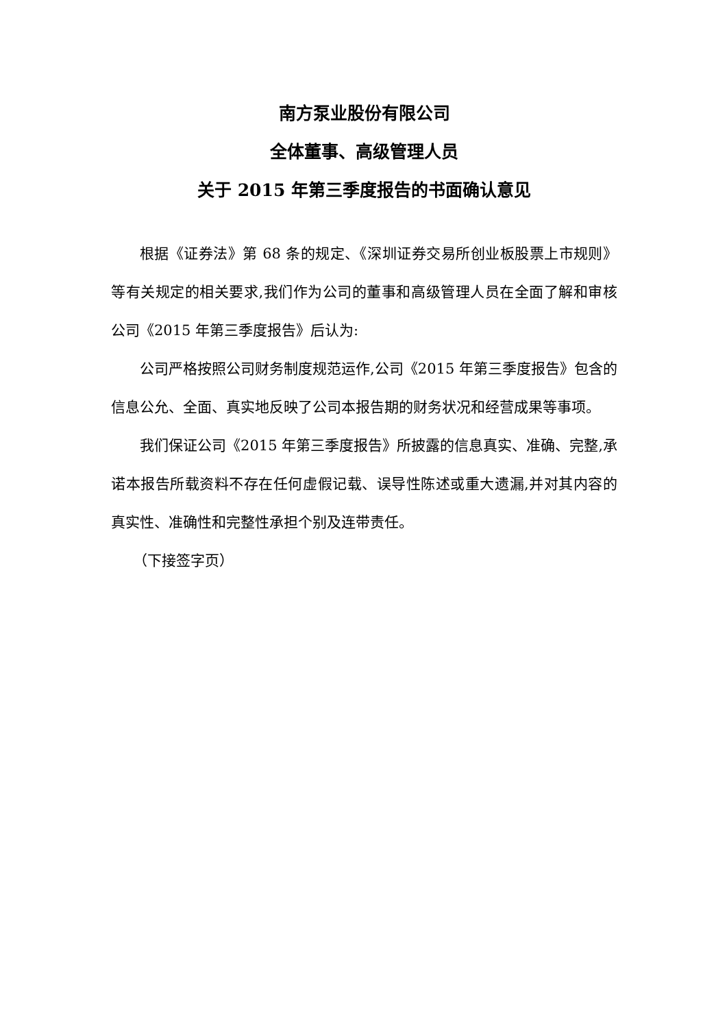南方泵业股份有限公司
全体董事、高级管理人员
关于 2015 年第三季度报告的书面确认意见
根据《证券法》第 68 条的规定、《深圳证券交易所创业板股票上市规则》等有关规定的相关要求,我们作为公司的董事和高级管理人员在全面了解和审核公司《2015 年第三季度报告》后认为:
公司严格按照公司财务制度规范运作,公司《2015 年第三季度报告》包含的信息公允、全面、真实地反映了公司本报告期的财务状况和经营成果等事项。
我们保证公司《2015 年第三季度报告》所披露的信息真实、准确、完整,承诺本报告所载资料不存在任何虚假记载、误导性陈述或重大遗漏,并对其内容的真实性、准确性和完整性承担个别及连带责任。
（下接签字页）